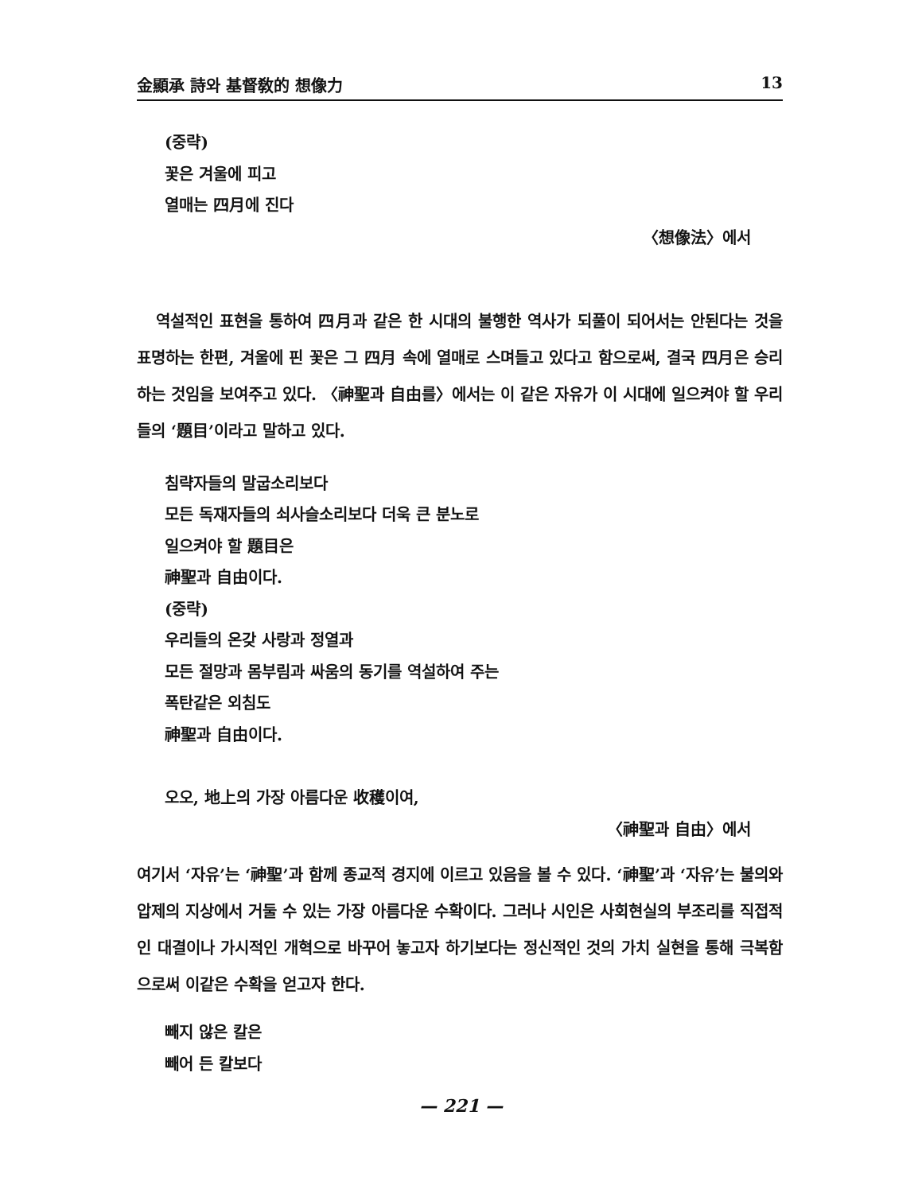金顯承 詩와 基督敎的 想像力 13
(중략)
꽃은 겨울에 피고
열매는 四月에 진다
〈想像法〉에서
역설적인 표현을 통하여 四月과 같은 한 시대의 불행한 역사가 되풀이 되어서는 안된다는 것을 표명하는 한편, 겨울에 핀 꽃은 그 四月 속에 열매로 스며들고 있다고 함으로써, 결국 四月은 승리하는 것임을 보여주고 있다. 〈神聖과 自由를〉에서는 이 같은 자유가 이 시대에 일으켜야 할 우리들의 ‘題目’이라고 말하고 있다.
침략자들의 말굽소리보다
모든 독재자들의 쇠사슬소리보다 더욱 큰 분노로
일으켜야 할 題目은
神聖과 自由이다.
(중략)
우리들의 온갖 사랑과 정열과
모든 절망과 몸부림과 싸움의 동기를 역설하여 주는
폭탄같은 외침도
神聖과 自由이다.
오오, 地上의 가장 아름다운 收穫이여,
〈神聖과 自由〉에서
여기서 ‘자유’는 ‘神聖’과 함께 종교적 경지에 이르고 있음을 볼 수 있다. ‘神聖’과 ‘자유’는 불의와 압제의 지상에서 거둘 수 있는 가장 아름다운 수확이다. 그러나 시인은 사회현실의 부조리를 직접적인 대결이나 가시적인 개혁으로 바꾸어 놓고자 하기보다는 정신적인 것의 가치 실현을 통해 극복함으로써 이같은 수확을 얻고자 한다.
빼지 않은 칼은
빼어 든 칼보다
— 221 —